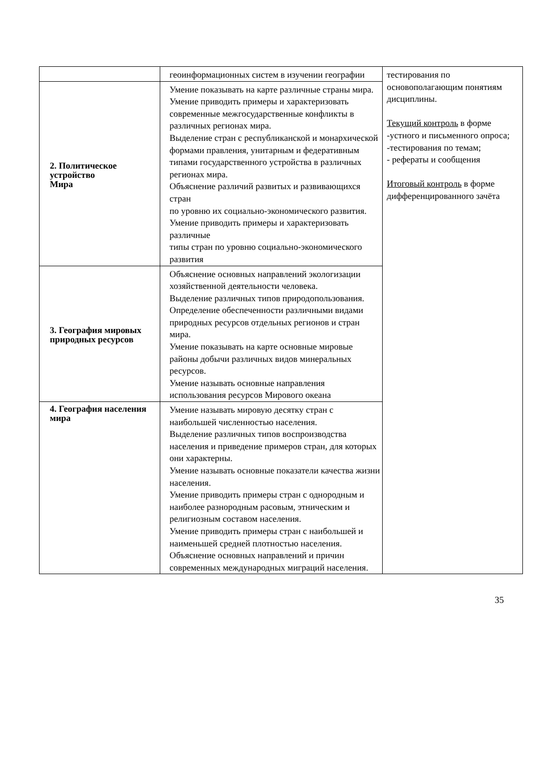| | геоинформационных систем в изучении географии | тестирования по основополагающим понятиям дисциплины. Текущий контроль в форме -устного и письменного опроса; -тестирования по темам; - рефераты и сообщения Итоговый контроль в форме дифференцированного зачёта |
| 2. Политическое устройство Мира | Умение показывать на карте различные страны мира. Умение приводить примеры и характеризовать современные межгосударственные конфликты в различных регионах мира. Выделение стран с республиканской и монархической формами правления, унитарным и федеративным типами государственного устройства в различных регионах мира. Объяснение различий развитых и развивающихся стран по уровню их социально-экономического развития. Умение приводить примеры и характеризовать различные типы стран по уровню социально-экономического развития | |
| 3. География мировых природных ресурсов | Объяснение основных направлений экологизации хозяйственной деятельности человека. Выделение различных типов природопользования. Определение обеспеченности различными видами природных ресурсов отдельных регионов и стран мира. Умение показывать на карте основные мировые районы добычи различных видов минеральных ресурсов. Умение называть основные направления использования ресурсов Мирового океана | |
| 4. География населения мира | Умение называть мировую десятку стран с наибольшей численностью населения. Выделение различных типов воспроизводства населения и приведение примеров стран, для которых они характерны. Умение называть основные показатели качества жизни населения. Умение приводить примеры стран с однородным и наиболее разнородным расовым, этническим и религиозным составом населения. Умение приводить примеры стран с наибольшей и наименьшей средней плотностью населения. Объяснение основных направлений и причин современных международных миграций населения. | |
35